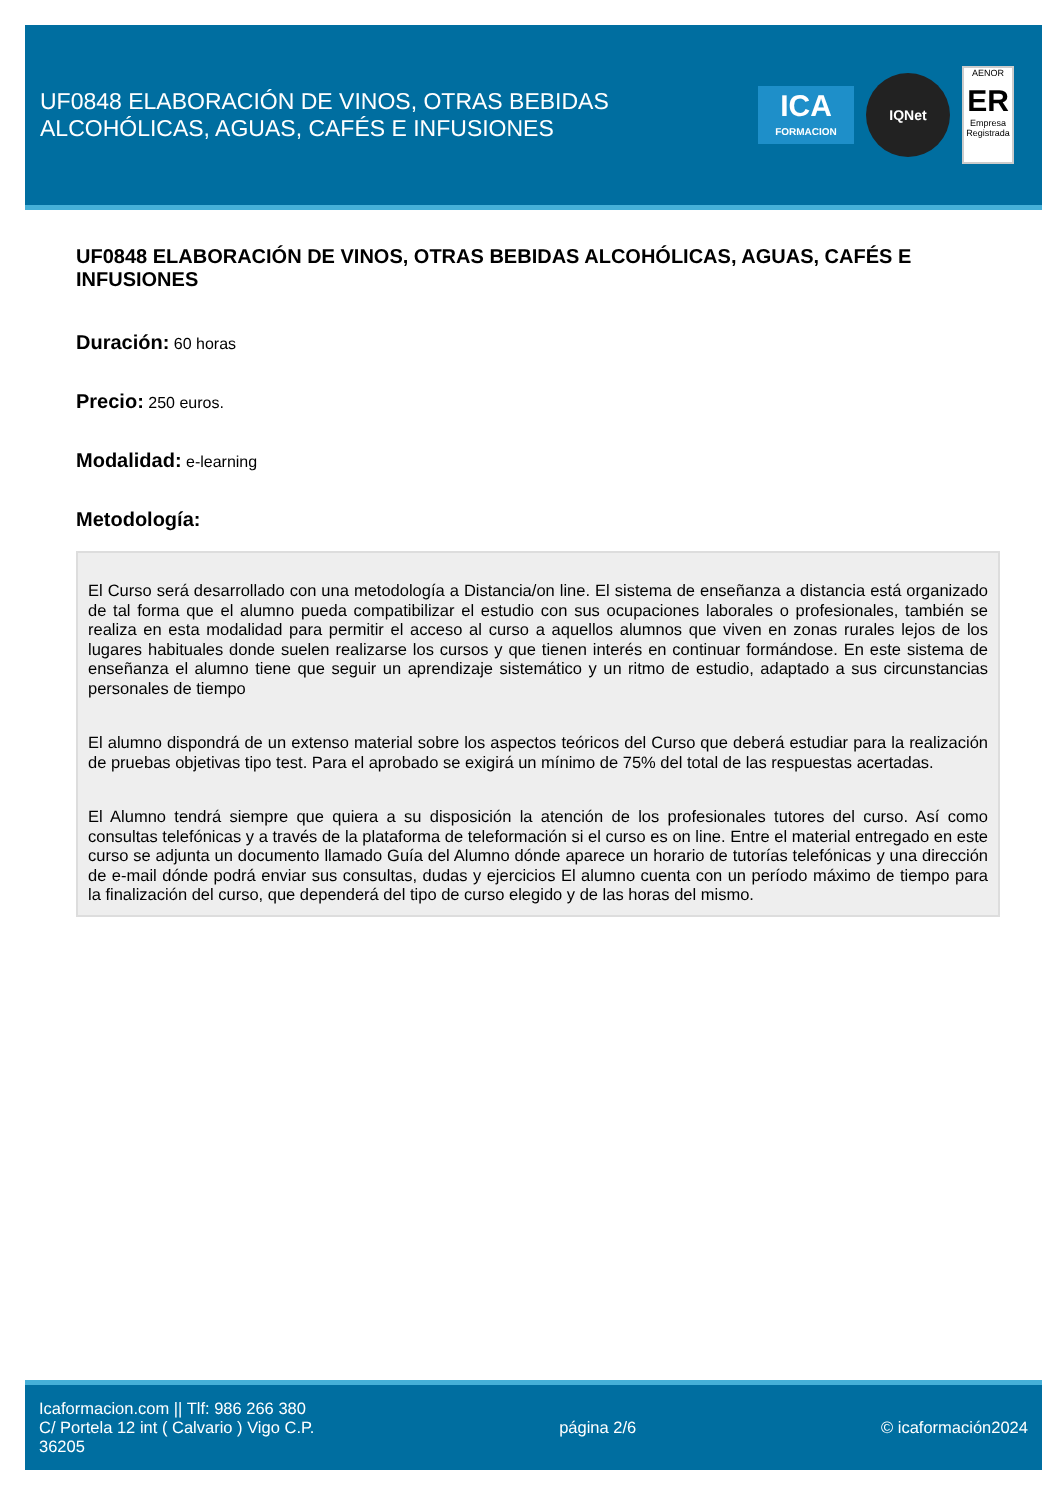UF0848 ELABORACIÓN DE VINOS, OTRAS BEBIDAS
ALCOHÓLICAS, AGUAS, CAFÉS E INFUSIONES
ICA
FORMACION
IQNet
AENOR
ER
Empresa Registrada
UF0848 ELABORACIÓN DE VINOS, OTRAS BEBIDAS ALCOHÓLICAS, AGUAS, CAFÉS E INFUSIONES
Duración: 60 horas
Precio: 250 euros.
Modalidad: e-learning
Metodología:
El Curso será desarrollado con una metodología a Distancia/on line. El sistema de enseñanza a distancia está organizado de tal forma que el alumno pueda compatibilizar el estudio con sus ocupaciones laborales o profesionales, también se realiza en esta modalidad para permitir el acceso al curso a aquellos alumnos que viven en zonas rurales lejos de los lugares habituales donde suelen realizarse los cursos y que tienen interés en continuar formándose. En este sistema de enseñanza el alumno tiene que seguir un aprendizaje sistemático y un ritmo de estudio, adaptado a sus circunstancias personales de tiempo
El alumno dispondrá de un extenso material sobre los aspectos teóricos del Curso que deberá estudiar para la realización de pruebas objetivas tipo test. Para el aprobado se exigirá un mínimo de 75% del total de las respuestas acertadas.
El Alumno tendrá siempre que quiera a su disposición la atención de los profesionales tutores del curso. Así como consultas telefónicas y a través de la plataforma de teleformación si el curso es on line. Entre el material entregado en este curso se adjunta un documento llamado Guía del Alumno dónde aparece un horario de tutorías telefónicas y una dirección de e-mail dónde podrá enviar sus consultas, dudas y ejercicios El alumno cuenta con un período máximo de tiempo para la finalización del curso, que dependerá del tipo de curso elegido y de las horas del mismo.
Icaformacion.com || Tlf: 986 266 380
C/ Portela 12 int ( Calvario ) Vigo C.P.
36205
página 2/6 © icaformación2024